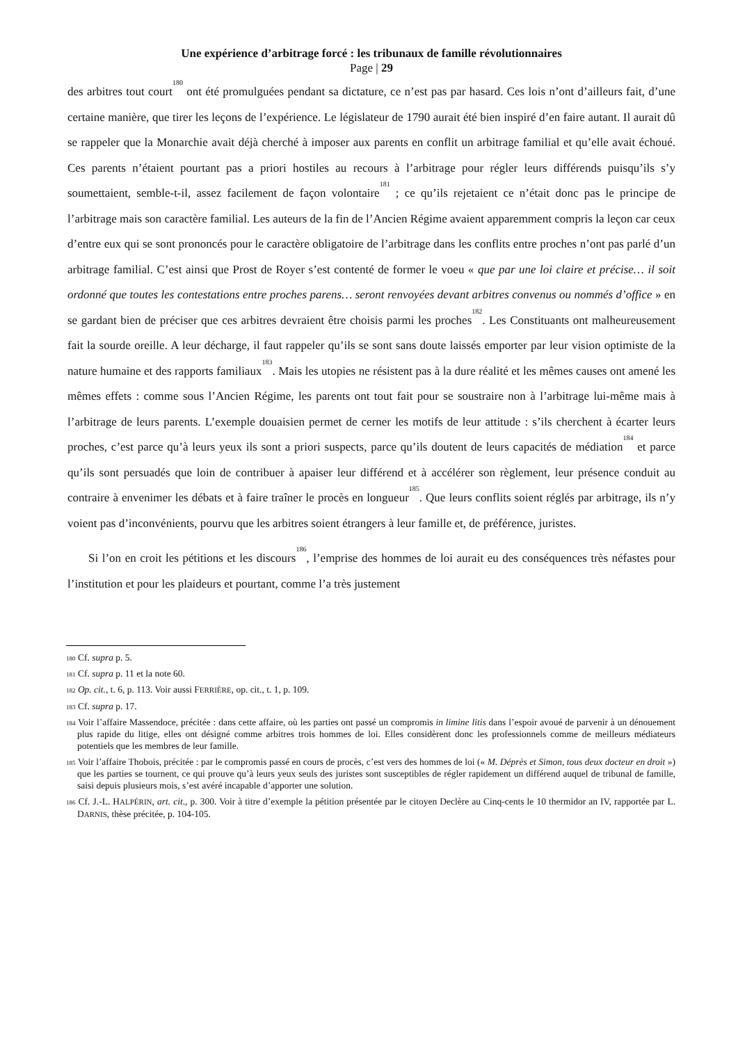Une expérience d’arbitrage forcé : les tribunaux de famille révolutionnaires
Page | 29
des arbitres tout court<sup>180</sup> ont été promulguées pendant sa dictature, ce n’est pas par hasard. Ces lois n’ont d’ailleurs fait, d’une certaine manière, que tirer les leçons de l’expérience. Le législateur de 1790 aurait été bien inspiré d’en faire autant. Il aurait dû se rappeler que la Monarchie avait déjà cherché à imposer aux parents en conflit un arbitrage familial et qu’elle avait échoué. Ces parents n’étaient pourtant pas a priori hostiles au recours à l’arbitrage pour régler leurs différends puisqu’ils s’y soumettaient, semble-t-il, assez facilement de façon volontaire<sup>181</sup> ; ce qu’ils rejetaient ce n’était donc pas le principe de l’arbitrage mais son caractère familial. Les auteurs de la fin de l’Ancien Régime avaient apparemment compris la leçon car ceux d’entre eux qui se sont prononcés pour le caractère obligatoire de l’arbitrage dans les conflits entre proches n’ont pas parlé d’un arbitrage familial. C’est ainsi que Prost de Royer s’est contenté de former le voeu « que par une loi claire et précise… il soit ordonné que toutes les contestations entre proches parens… seront renvoyées devant arbitres convenus ou nommés d’office » en se gardant bien de préciser que ces arbitres devraient être choisis parmi les proches<sup>182</sup>. Les Constituants ont malheureusement fait la sourde oreille. A leur décharge, il faut rappeler qu’ils se sont sans doute laissés emporter par leur vision optimiste de la nature humaine et des rapports familiaux<sup>183</sup>. Mais les utopies ne résistent pas à la dure réalité et les mêmes causes ont amené les mêmes effets : comme sous l’Ancien Régime, les parents ont tout fait pour se soustraire non à l’arbitrage lui-même mais à l’arbitrage de leurs parents. L’exemple douaisien permet de cerner les motifs de leur attitude : s’ils cherchent à écarter leurs proches, c’est parce qu’à leurs yeux ils sont a priori suspects, parce qu’ils doutent de leurs capacités de médiation<sup>184</sup> et parce qu’ils sont persuadés que loin de contribuer à apaiser leur différend et à accélérer son règlement, leur présence conduit au contraire à envenimer les débats et à faire traîner le procès en longueur<sup>185</sup>. Que leurs conflits soient réglés par arbitrage, ils n’y voient pas d’inconvénients, pourvu que les arbitres soient étrangers à leur famille et, de préférence, juristes.
Si l’on en croit les pétitions et les discours<sup>186</sup>, l’emprise des hommes de loi aurait eu des conséquences très néfastes pour l’institution et pour les plaideurs et pourtant, comme l’a très justement
<sup>180</sup> Cf. supra p. 5.
<sup>181</sup> Cf. supra p. 11 et la note 60.
<sup>182</sup> Op. cit., t. 6, p. 113. Voir aussi FERRIÈRE, op. cit., t. 1, p. 109.
<sup>183</sup> Cf. supra p. 17.
<sup>184</sup> Voir l’affaire Massendoce, précitée : dans cette affaire, où les parties ont passé un compromis in limine litis dans l’espoir avoué de parvenir à un dénouement plus rapide du litige, elles ont désigné comme arbitres trois hommes de loi. Elles considèrent donc les professionnels comme de meilleurs médiateurs potentiels que les membres de leur famille.
<sup>185</sup> Voir l’affaire Thobois, précitée : par le compromis passé en cours de procès, c’est vers des hommes de loi (« M. Déprès et Simon, tous deux docteur en droit ») que les parties se tournent, ce qui prouve qu’à leurs yeux seuls des juristes sont susceptibles de régler rapidement un différend auquel de tribunal de famille, saisi depuis plusieurs mois, s’est avéré incapable d’apporter une solution.
<sup>186</sup> Cf. J.-L. HALPÉRIN, art. cit., p. 300. Voir à titre d’exemple la pétition présentée par le citoyen Declère au Cinq-cents le 10 thermidor an IV, rapportée par L. DARNIS, thèse précitée, p. 104-105.